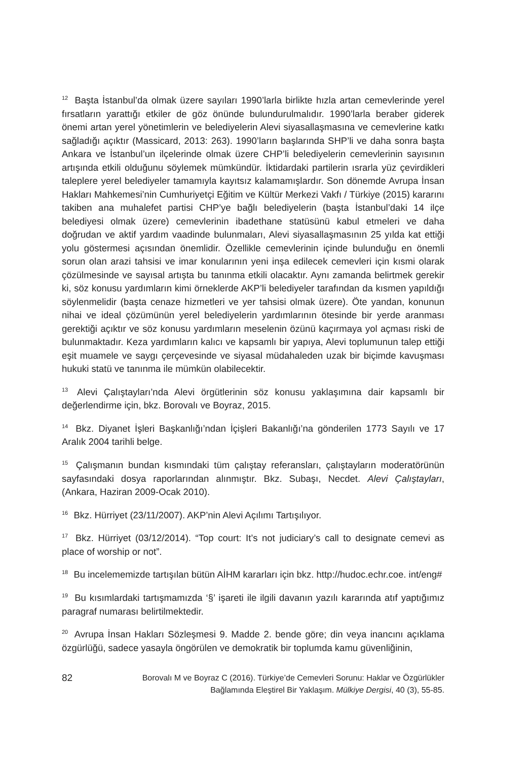<sup>12</sup> Başta İstanbul’da olmak üzere sayıları 1990’larla birlikte hızla artan cemevlerinde yerel fırsatların yarattığı etkiler de göz önünde bulundurulmalıdır. 1990’larla beraber giderek önemi artan yerel yönetimlerin ve belediyelerin Alevi siyasallaşmasına ve cemevlerine katkı sağladığı açıktır (Massicard, 2013: 263). 1990’ların başlarında SHP’li ve daha sonra başta Ankara ve İstanbul’un ilçelerinde olmak üzere CHP’li belediyelerin cemevlerinin sayısının artışında etkili olduğunu söylemek mümkündür. İktidardaki partilerin ısrarla yüz çevirdikleri taleplere yerel belediyeler tamamıyla kayıtsız kalamamışlardır. Son dönemde Avrupa İnsan Hakları Mahkemesi’nin Cumhuriyetçi Eğitim ve Kültür Merkezi Vakfı / Türkiye (2015) kararını takiben ana muhalefet partisi CHP’ye bağlı belediyelerin (başta İstanbul’daki 14 ilçe belediyesi olmak üzere) cemevlerinin ibadethane statüsünü kabul etmeleri ve daha doğrudan ve aktif yardım vaadinde bulunmaları, Alevi siyasallaşmasının 25 yılda kat ettiği yolu göstermesi açısından önemlidir. Özellikle cemevlerinin içinde bulunduğu en önemli sorun olan arazi tahsisi ve imar konularının yeni inşa edilecek cemevleri için kısmi olarak çözülmesinde ve sayısal artışta bu tanınma etkili olacaktır. Aynı zamanda belirtmek gerekir ki, söz konusu yardımların kimi örneklerde AKP’li belediyeler tarafından da kısmen yapıldığı söylenmelidir (başta cenaze hizmetleri ve yer tahsisi olmak üzere). Öte yandan, konunun nihai ve ideal çözümünün yerel belediyelerin yardımlarının ötesinde bir yerde aranması gerektiği açıktır ve söz konusu yardımların meselenin özünü kaçırmaya yol açması riski de bulunmaktadır. Keza yardımların kalıcı ve kapsamlı bir yapıya, Alevi toplumunun talep ettiği eşit muamele ve saygı çerçevesinde ve siyasal müdahaleden uzak bir biçimde kavuşması hukuki statü ve tanınma ile mümkün olabilecektir.
<sup>13</sup> Alevi Çalıştayları’nda Alevi örgütlerinin söz konusu yaklaşımına dair kapsamlı bir değerlendirme için, bkz. Borovalı ve Boyraz, 2015.
<sup>14</sup> Bkz. Diyanet İşleri Başkanlığı’ndan İçişleri Bakanlığı’na gönderilen 1773 Sayılı ve 17 Aralık 2004 tarihli belge.
<sup>15</sup> Çalışmanın bundan kısmındaki tüm çalıştay referansları, çalıştayların moderatörünün sayfasındaki dosya raporlarından alınmıştır. Bkz. Subaşı, Necdet. Alevi Çalıştayları, (Ankara, Haziran 2009-Ocak 2010).
<sup>16</sup> Bkz. Hürriyet (23/11/2007). AKP’nin Alevi Açılımı Tartışılıyor.
<sup>17</sup> Bkz. Hürriyet (03/12/2014). “Top court: It’s not judiciary’s call to designate cemevi as place of worship or not”.
<sup>18</sup> Bu incelememizde tartışılan bütün AİHM kararları için bkz. http://hudoc.echr.coe. int/eng#
<sup>19</sup> Bu kısımlardaki tartışmamızda ‘§’ işareti ile ilgili davanın yazılı kararında atıf yaptığımız paragraf numarası belirtilmektedir.
<sup>20</sup> Avrupa İnsan Hakları Sözleşmesi 9. Madde 2. bende göre; din veya inancını açıklama özgürlüğü, sadece yasayla öngörülen ve demokratik bir toplumda kamu güvenliğinin,
82
Borovalı M ve Boyraz C (2016). Türkiye’de Cemevleri Sorunu: Haklar ve Özgürlükler
Bağlamında Eleştirel Bir Yaklaşım. Mülkiye Dergisi, 40 (3), 55-85.